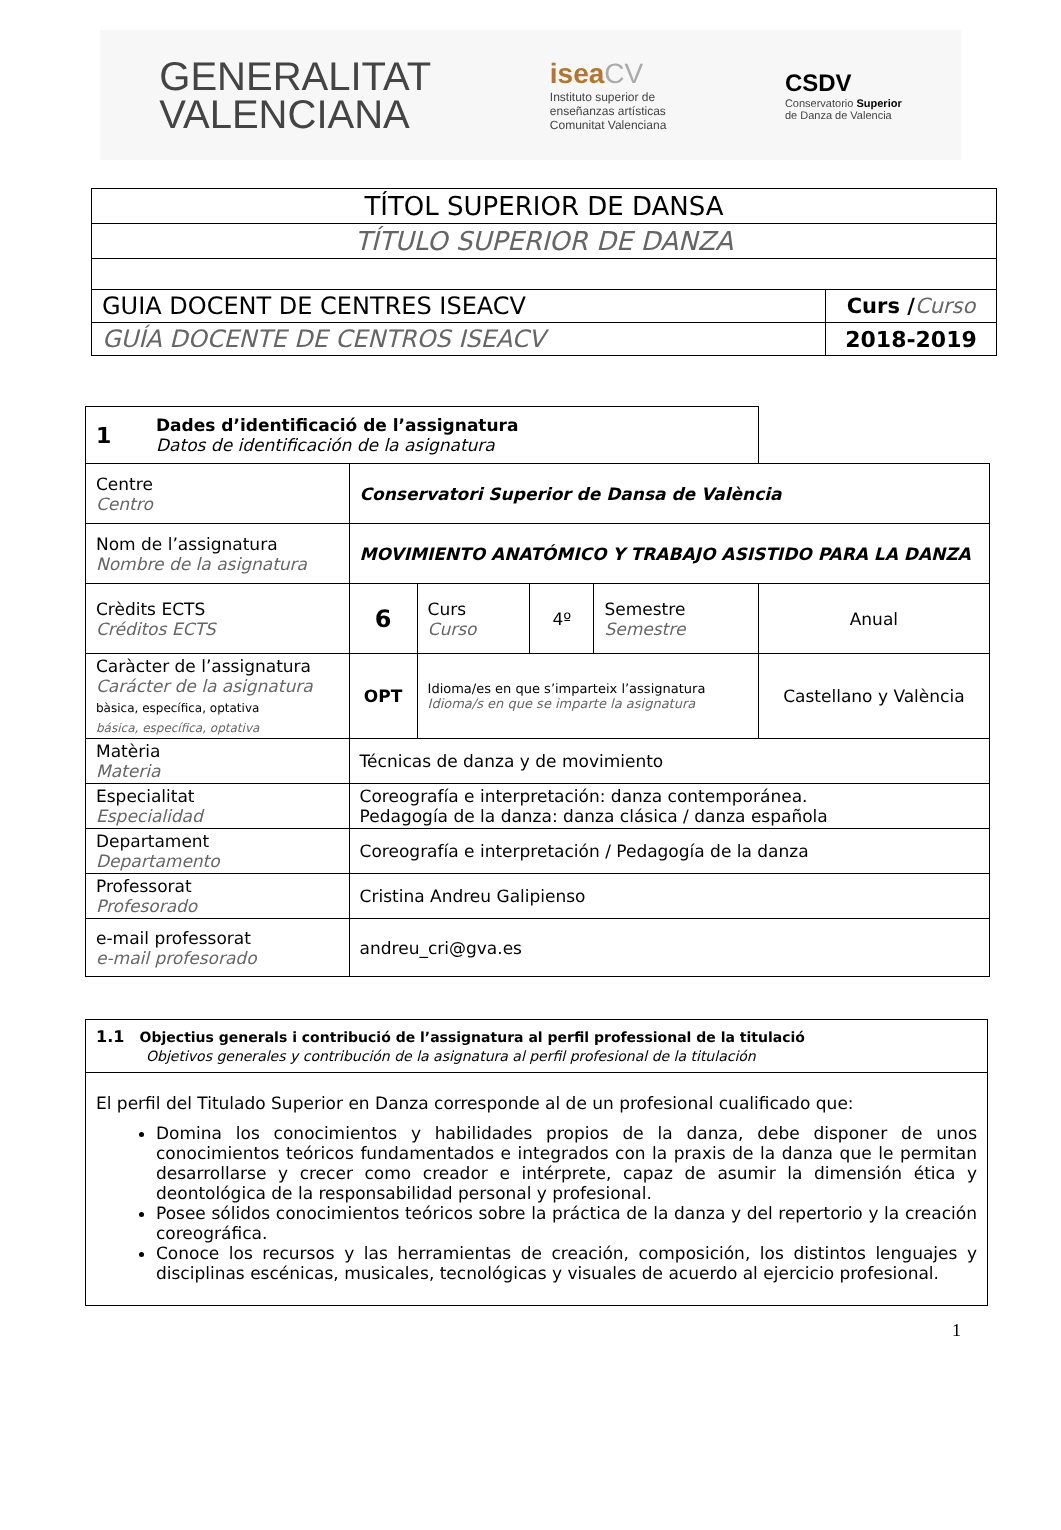GENERALITAT
VALENCIANA
isea CV
Instituto superior de
enseñanzas artísticas
Comunitat Valenciana
CSDV
Conservatorio Superior
de Danza de Valencia
| TÍTOL SUPERIOR DE DANSA | |
| TÍTULO SUPERIOR DE DANZA | |
| GUIA DOCENT DE CENTRES ISEACV | Curs / Curso |
| GUÍA DOCENTE DE CENTROS ISEACV | 2018-2019 |
| 1 | Dades d’identificació de l’assignatura Datos de identificación de la asignatura | | | | | |
| Centre Centro | | Conservatori Superior de Dansa de València | | | | |
| Nom de l’assignatura Nombre de la asignatura | | MOVIMIENTO ANATÓMICO Y TRABAJO ASISTIDO PARA LA DANZA | | | | |
| Crèdits ECTS Créditos ECTS | | 6 | Curs Curso | 4º | Semestre Semestre | Anual |
| Caràcter de l’assignatura Carácter de la asignatura bàsica, específica, optativa básica, específica, optativa | | OPT | Idioma/es en que s’imparteix l’assignatura Idioma/s en que se imparte la asignatura | | | Castellano y València |
| Matèria Materia | | Técnicas de danza y de movimiento | | | | |
| Especialitat Especialidad | | Coreografía e interpretación: danza contemporánea. Pedagogía de la danza: danza clásica / danza española | | | | |
| Departament Departamento | | Coreografía e interpretación / Pedagogía de la danza | | | | |
| Professorat Profesorado | | Cristina Andreu Galipienso | | | | |
| e-mail professorat e-mail profesorado | | andreu_cri@gva.es | | | | |
| 1.1 Objectius generals i contribució de l’assignatura al perfil professional de la titulació Objetivos generales y contribución de la asignatura al perfil profesional de la titulación |
| El perfil del Titulado Superior en Danza corresponde al de un profesional cualificado que: Domina los conocimientos y habilidades propios de la danza, debe disponer de unos conocimientos teóricos fundamentados e integrados con la praxis de la danza que le permitan desarrollarse y crecer como creador e intérprete, capaz de asumir la dimensión ética y deontológica de la responsabilidad personal y profesional. Posee sólidos conocimientos teóricos sobre la práctica de la danza y del repertorio y la creación coreográfica. Conoce los recursos y las herramientas de creación, composición, los distintos lenguajes y disciplinas escénicas, musicales, tecnológicas y visuales de acuerdo al ejercicio profesional. |
1